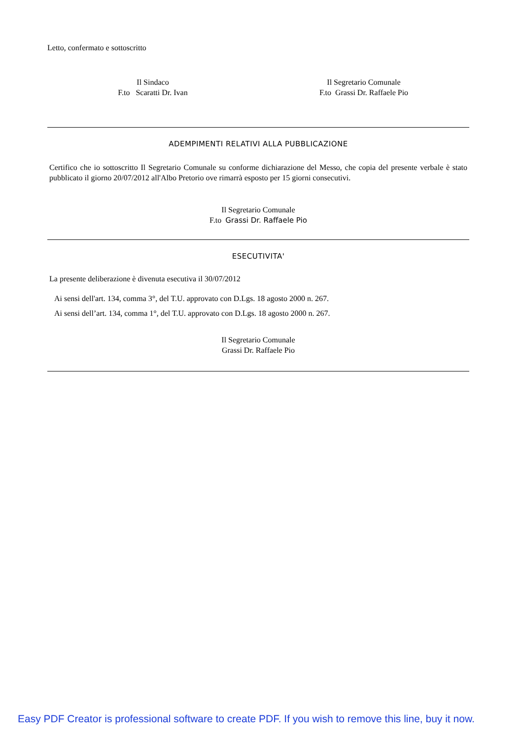Letto, confermato e sottoscritto
Il Sindaco
F.to Scaratti Dr. Ivan
Il Segretario Comunale
F.to Grassi Dr. Raffaele Pio
ADEMPIMENTI RELATIVI ALLA PUBBLICAZIONE
Certifico che io sottoscritto Il Segretario Comunale su conforme dichiarazione del Messo, che copia del presente verbale è stato pubblicato il giorno 20/07/2012 all'Albo Pretorio ove rimarrà esposto per 15 giorni consecutivi.
Il Segretario Comunale
F.to Grassi Dr. Raffaele Pio
ESECUTIVITA'
La presente deliberazione è divenuta esecutiva il 30/07/2012
Ai sensi dell'art. 134, comma 3°, del T.U. approvato con D.Lgs. 18 agosto 2000 n. 267.
Ai sensi dell’art. 134, comma 1°, del T.U. approvato con D.Lgs. 18 agosto 2000 n. 267.
Il Segretario Comunale
Grassi Dr. Raffaele Pio
Easy PDF Creator is professional software to create PDF. If you wish to remove this line, buy it now.